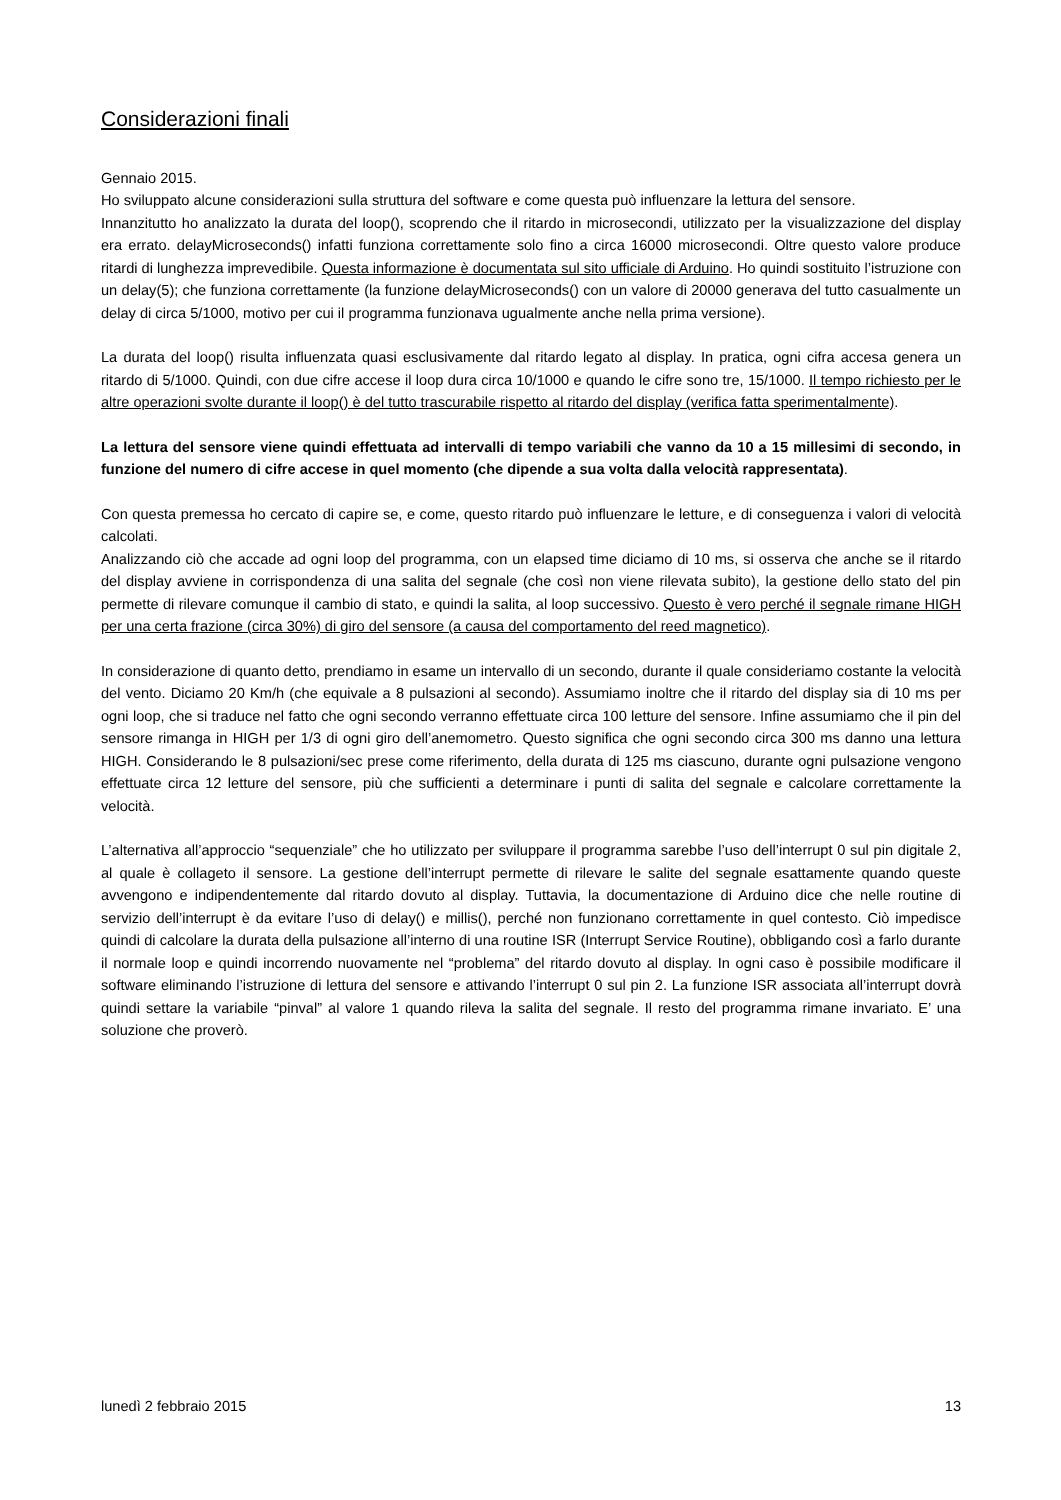Considerazioni finali
Gennaio 2015.
Ho sviluppato alcune considerazioni sulla struttura del software e come questa può influenzare la lettura del sensore.
Innanzitutto ho analizzato la durata del loop(), scoprendo che il ritardo in microsecondi, utilizzato per la visualizzazione del display era errato. delayMicroseconds() infatti funziona correttamente solo fino a circa 16000 microsecondi. Oltre questo valore produce ritardi di lunghezza imprevedibile. Questa informazione è documentata sul sito ufficiale di Arduino. Ho quindi sostituito l’istruzione con un delay(5); che funziona correttamente (la funzione delayMicroseconds() con un valore di 20000 generava del tutto casualmente un delay di circa 5/1000, motivo per cui il programma funzionava ugualmente anche nella prima versione).
La durata del loop() risulta influenzata quasi esclusivamente dal ritardo legato al display. In pratica, ogni cifra accesa genera un ritardo di 5/1000. Quindi, con due cifre accese il loop dura circa 10/1000 e quando le cifre sono tre, 15/1000. Il tempo richiesto per le altre operazioni svolte durante il loop() è del tutto trascurabile rispetto al ritardo del display (verifica fatta sperimentalmente).
La lettura del sensore viene quindi effettuata ad intervalli di tempo variabili che vanno da 10 a 15 millesimi di secondo, in funzione del numero di cifre accese in quel momento (che dipende a sua volta dalla velocità rappresentata).
Con questa premessa ho cercato di capire se, e come, questo ritardo può influenzare le letture, e di conseguenza i valori di velocità calcolati.
Analizzando ciò che accade ad ogni loop del programma, con un elapsed time diciamo di 10 ms, si osserva che anche se il ritardo del display avviene in corrispondenza di una salita del segnale (che così non viene rilevata subito), la gestione dello stato del pin permette di rilevare comunque il cambio di stato, e quindi la salita, al loop successivo. Questo è vero perché il segnale rimane HIGH per una certa frazione (circa 30%) di giro del sensore (a causa del comportamento del reed magnetico).
In considerazione di quanto detto, prendiamo in esame un intervallo di un secondo, durante il quale consideriamo costante la velocità del vento. Diciamo 20 Km/h (che equivale a 8 pulsazioni al secondo). Assumiamo inoltre che il ritardo del display sia di 10 ms per ogni loop, che si traduce nel fatto che ogni secondo verranno effettuate circa 100 letture del sensore. Infine assumiamo che il pin del sensore rimanga in HIGH per 1/3 di ogni giro dell’anemometro. Questo significa che ogni secondo circa 300 ms danno una lettura HIGH. Considerando le 8 pulsazioni/sec prese come riferimento, della durata di 125 ms ciascuno, durante ogni pulsazione vengono effettuate circa 12 letture del sensore, più che sufficienti a determinare i punti di salita del segnale e calcolare correttamente la velocità.
L’alternativa all’approccio “sequenziale” che ho utilizzato per sviluppare il programma sarebbe l’uso dell’interrupt 0 sul pin digitale 2, al quale è collageto il sensore. La gestione dell’interrupt permette di rilevare le salite del segnale esattamente quando queste avvengono e indipendentemente dal ritardo dovuto al display. Tuttavia, la documentazione di Arduino dice che nelle routine di servizio dell’interrupt è da evitare l’uso di delay() e millis(), perché non funzionano correttamente in quel contesto. Ciò impedisce quindi di calcolare la durata della pulsazione all’interno di una routine ISR (Interrupt Service Routine), obbligando così a farlo durante il normale loop e quindi incorrendo nuovamente nel “problema” del ritardo dovuto al display. In ogni caso è possibile modificare il software eliminando l’istruzione di lettura del sensore e attivando l’interrupt 0 sul pin 2. La funzione ISR associata all’interrupt dovrà quindi settare la variabile “pinval” al valore 1 quando rileva la salita del segnale. Il resto del programma rimane invariato. E’ una soluzione che proverò.
lunedì 2 febbraio 2015 13